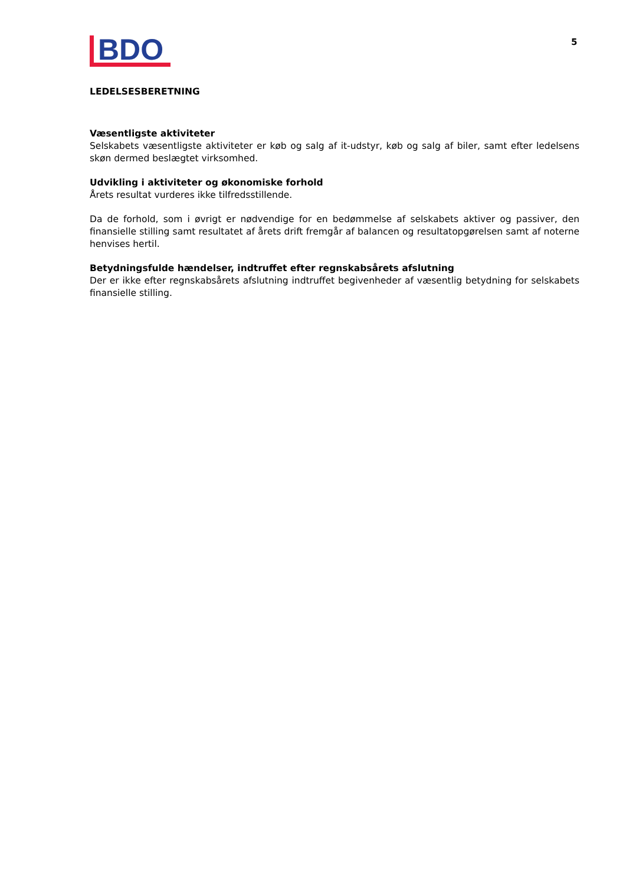BDO
5
LEDELSESBERETNING
Væsentligste aktiviteter
Selskabets væsentligste aktiviteter er køb og salg af it-udstyr, køb og salg af biler, samt efter ledelsens skøn dermed beslægtet virksomhed.
Udvikling i aktiviteter og økonomiske forhold
Årets resultat vurderes ikke tilfredsstillende.
Da de forhold, som i øvrigt er nødvendige for en bedømmelse af selskabets aktiver og passiver, den finansielle stilling samt resultatet af årets drift fremgår af balancen og resultatopgørelsen samt af noterne henvises hertil.
Betydningsfulde hændelser, indtruffet efter regnskabsårets afslutning
Der er ikke efter regnskabsårets afslutning indtruffet begivenheder af væsentlig betydning for selskabets finansielle stilling.